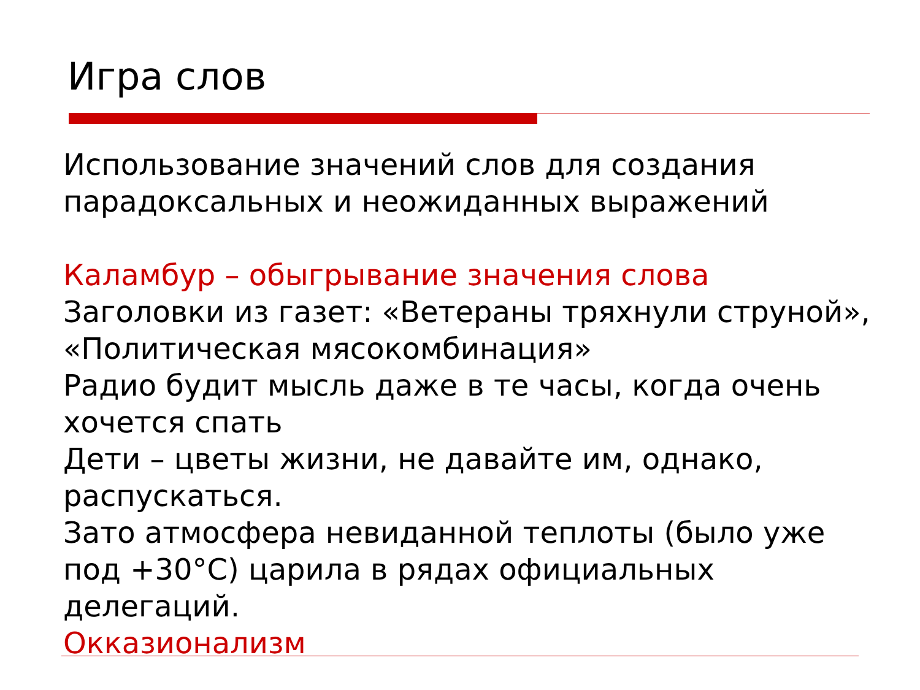Игра слов
Использование значений слов для создания парадоксальных и неожиданных выражений
Каламбур – обыгрывание значения слова
Заголовки из газет: «Ветераны тряхнули струной», «Политическая мясокомбинация»
Радио будит мысль даже в те часы, когда очень хочется спать
Дети – цветы жизни, не давайте им, однако, распускаться.
Зато атмосфера невиданной теплоты (было уже под +30°С) царила в рядах официальных делегаций.
Окказионализм